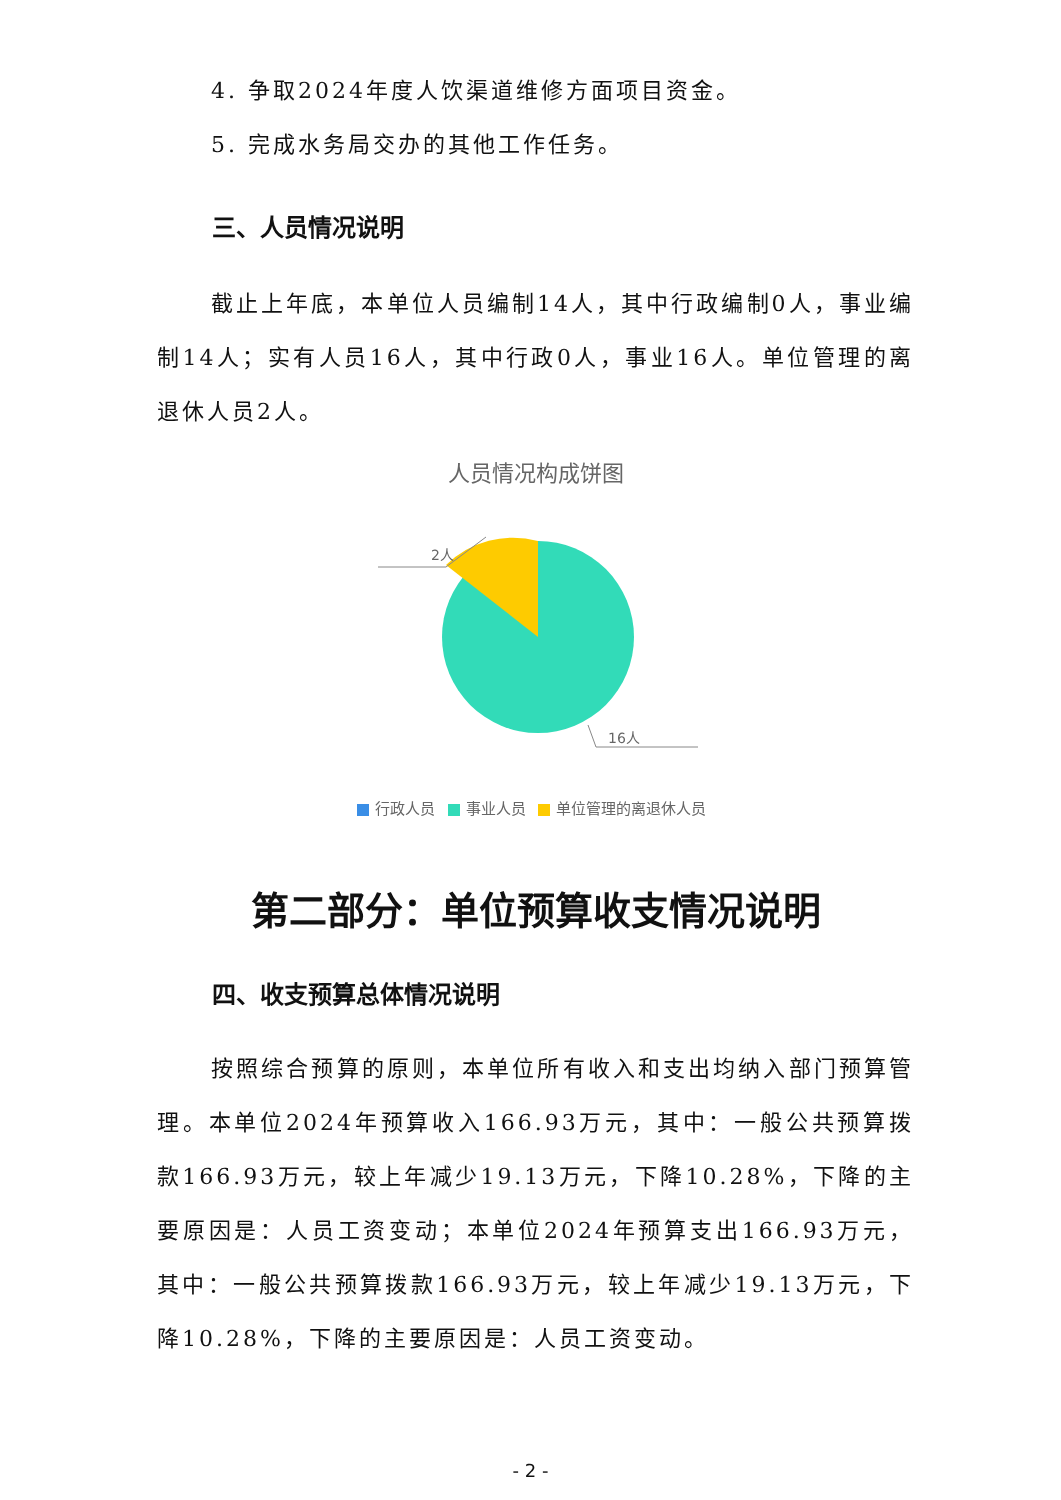4. 争取2024年度人饮渠道维修方面项目资金。
5. 完成水务局交办的其他工作任务。
三、人员情况说明
截止上年底，本单位人员编制14人，其中行政编制0人，事业编制14人；实有人员16人，其中行政0人，事业16人。单位管理的离退休人员2人。
人员情况构成饼图
2人
16人
行政人员 事业人员 单位管理的离退休人员
第二部分：单位预算收支情况说明
四、收支预算总体情况说明
按照综合预算的原则，本单位所有收入和支出均纳入部门预算管理。本单位2024年预算收入166.93万元，其中：一般公共预算拨款166.93万元，较上年减少19.13万元，下降10.28%，下降的主要原因是：人员工资变动；本单位2024年预算支出166.93万元，其中：一般公共预算拨款166.93万元，较上年减少19.13万元，下降10.28%，下降的主要原因是：人员工资变动。
- 2 -